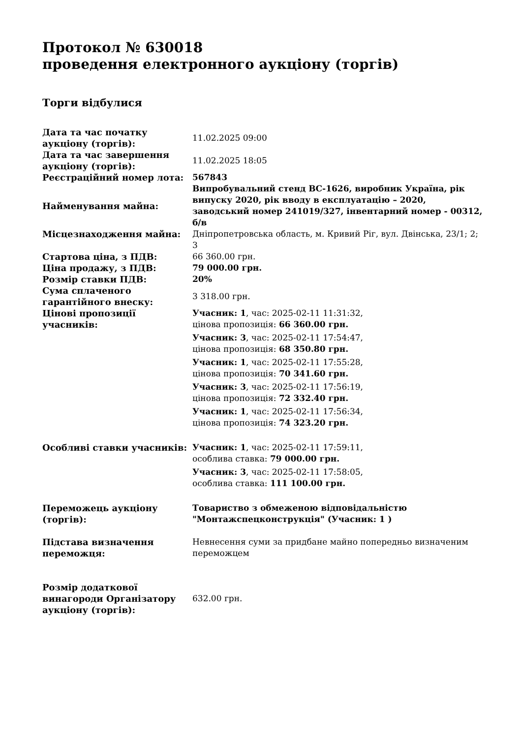Протокол № 630018
проведення електронного аукціону (торгів)
Торги відбулися
| Дата та час початку аукціону (торгів): | 11.02.2025 09:00 |
| Дата та час завершення аукціону (торгів): | 11.02.2025 18:05 |
| Реєстраційний номер лота: | 567843 |
| Найменування майна: | Випробувальний стенд ВС-1626, виробник Україна, рік випуску 2020, рік вводу в експлуатацію – 2020, заводський номер 241019/327, інвентарний номер - 00312, б/в |
| Місцезнаходження майна: | Дніпропетровська область, м. Кривий Ріг, вул. Двінська, 23/1; 2; 3 |
| Стартова ціна, з ПДВ: | 66 360.00 грн. |
| Ціна продажу, з ПДВ: | 79 000.00 грн. |
| Розмір ставки ПДВ: | 20% |
| Сума сплаченого гарантійного внеску: | 3 318.00 грн. |
| Цінові пропозиції учасників: | Учасник: 1 , час: 2025-02-11 11:31:32, цінова пропозиція: 66 360.00 грн. Учасник: 3 , час: 2025-02-11 17:54:47, цінова пропозиція: 68 350.80 грн. Учасник: 1 , час: 2025-02-11 17:55:28, цінова пропозиція: 70 341.60 грн. Учасник: 3 , час: 2025-02-11 17:56:19, цінова пропозиція: 72 332.40 грн. Учасник: 1 , час: 2025-02-11 17:56:34, цінова пропозиція: 74 323.20 грн. |
| Особливі ставки учасників: | Учасник: 1 , час: 2025-02-11 17:59:11, особлива ставка: 79 000.00 грн. Учасник: 3 , час: 2025-02-11 17:58:05, особлива ставка: 111 100.00 грн. |
| Переможець аукціону (торгів): | Товариство з обмеженою відповідальністю "Монтажспецконструкція" (Учасник: 1 ) |
| Підстава визначення переможця: | Невнесення суми за придбане майно попередньо визначеним переможцем |
| Розмір додаткової винагороди Організатору аукціону (торгів): | 632.00 грн. |